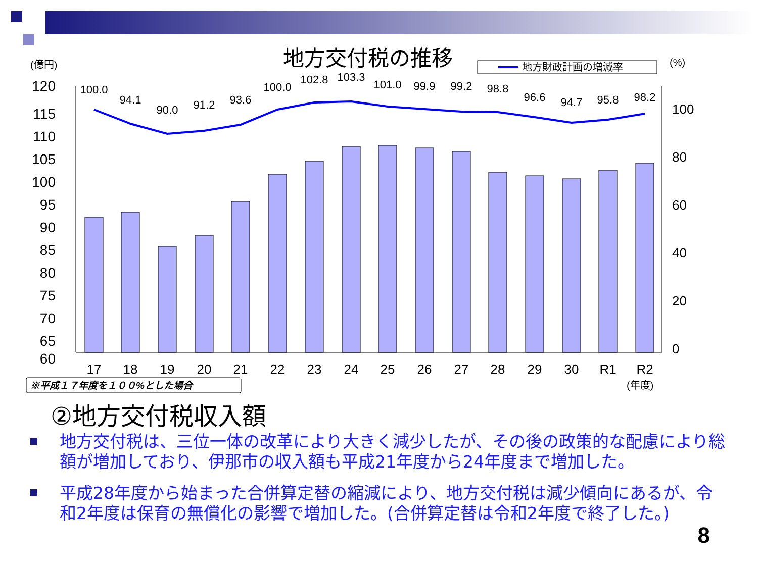地方交付税の推移
(億円)
(%)
地方財政計画の増減率
120
115
110
105
100
95
90
85
80
75
70
65
60
100
80
60
40
20
0
100.0
94.1
90.0
91.2
93.6
100.0
102.8
103.3
101.0
99.9
99.2
98.8
96.6
94.7
95.8
98.2
17
18
19
20
21
22
23
24
25
26
27
28
29
30
R1
R2
(年度)
※平成１７年度を１００%とした場合
②地方交付税収入額
地方交付税は、三位一体の改革により大きく減少したが、その後の政策的な配慮により総額が増加しており、伊那市の収入額も平成21年度から24年度まで増加した。
平成28年度から始まった合併算定替の縮減により、地方交付税は減少傾向にあるが、令和2年度は保育の無償化の影響で増加した。(合併算定替は令和2年度で終了した。)
8